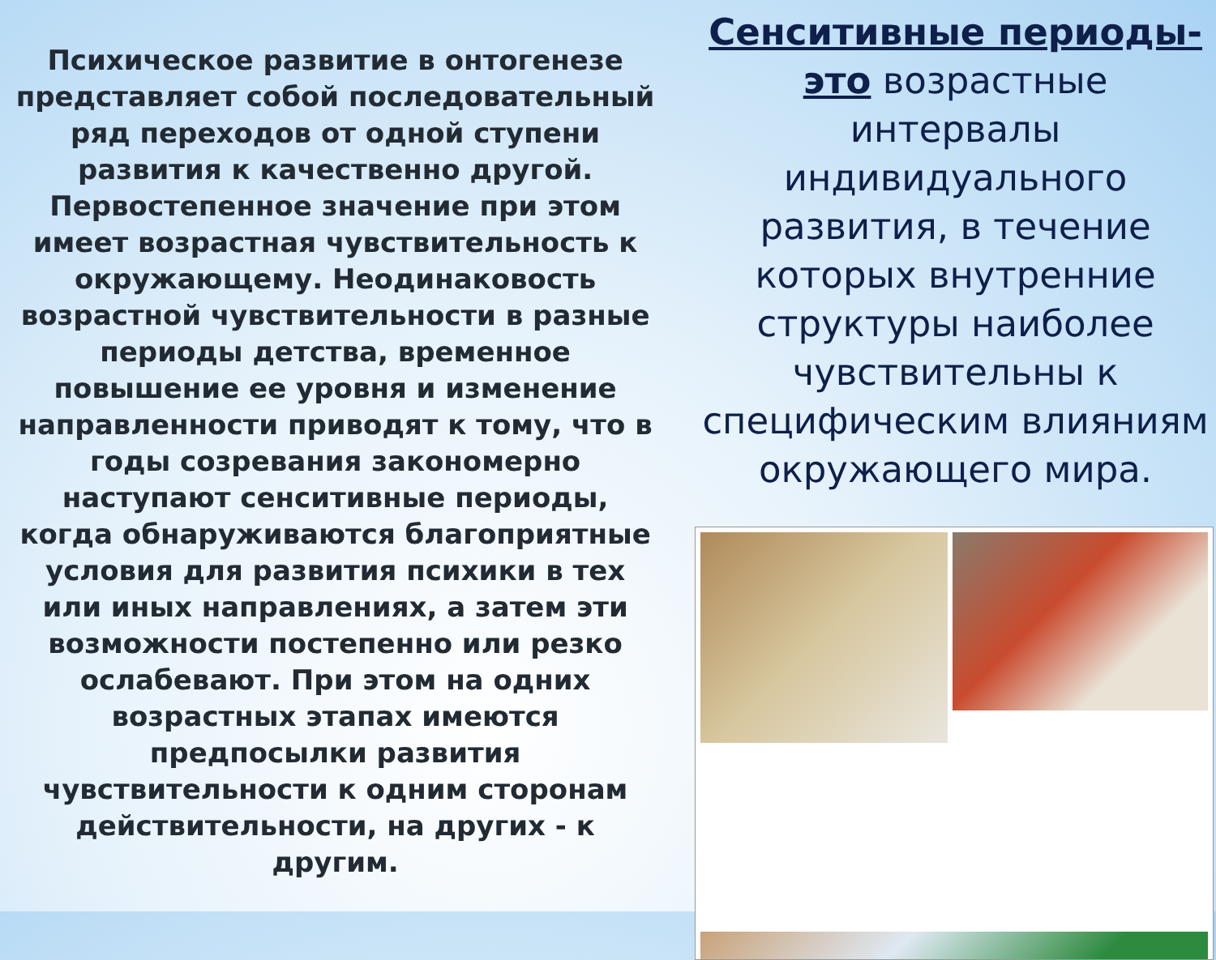Психическое развитие в онтогенезе представляет собой последовательный ряд переходов от одной ступени развития к качественно другой. Первостепенное значение при этом имеет возрастная чувствительность к окружающему. Неодинаковость возрастной чувствительности в разные периоды детства, временное повышение ее уровня и изменение направленности приводят к тому, что в годы созревания закономерно наступают сенситивные периоды, когда обнаруживаются благоприятные условия для развития психики в тех или иных направлениях, а затем эти возможности постепенно или резко ослабевают. При этом на одних возрастных этапах имеются предпосылки развития чувствительности к одним сторонам действительности, на других - к другим.
Сенситивные периоды-это возрастные интервалы индивидуального развития, в течение которых внутренние структуры наиболее чувствительны к специфическим влияниям окружающего мира.